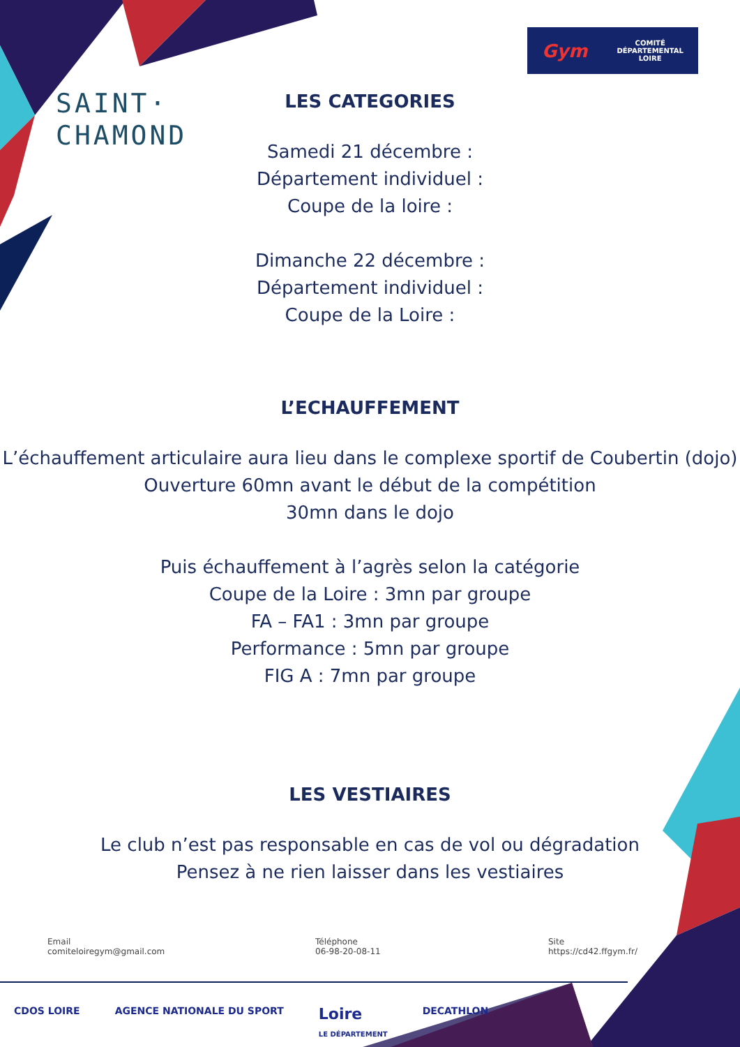SAINT·
CHAMOND
Gym COMITÉ
DÉPARTEMENTAL
LOIRE
LES CATEGORIES
Samedi 21 décembre :
Département individuel :
Coupe de la loire :
Dimanche 22 décembre :
Département individuel :
Coupe de la Loire :
L’ECHAUFFEMENT
L’échauffement articulaire aura lieu dans le complexe sportif de Coubertin (dojo)
Ouverture 60mn avant le début de la compétition
30mn dans le dojo
Puis échauffement à l’agrès selon la catégorie
Coupe de la Loire : 3mn par groupe
FA – FA1 : 3mn par groupe
Performance : 5mn par groupe
FIG A : 7mn par groupe
LES VESTIAIRES
Le club n’est pas responsable en cas de vol ou dégradation
Pensez à ne rien laisser dans les vestiaires
Email
comiteloiregym@gmail.com
Téléphone
06-98-20-08-11
Site
https://cd42.ffgym.fr/
CDOS LOIRE AGENCE NATIONALE DU SPORT Loire
LE DÉPARTEMENT DECATHLON